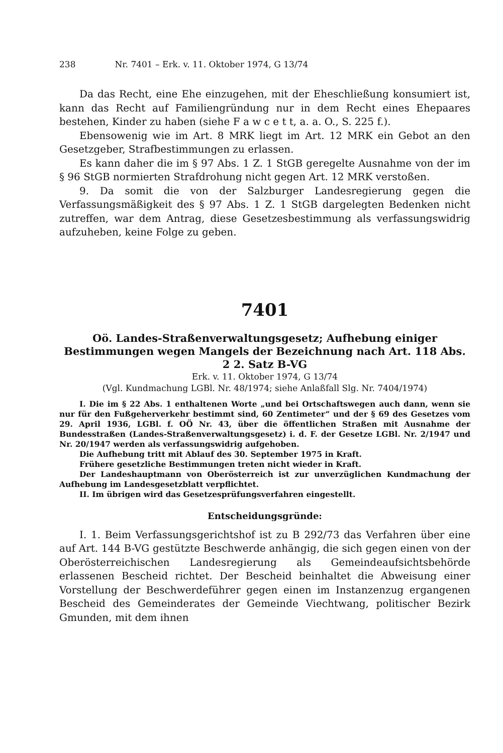238 Nr. 7401 – Erk. v. 11. Oktober 1974, G 13/74
Da das Recht, eine Ehe einzugehen, mit der Eheschließung konsumiert ist, kann das Recht auf Familiengründung nur in dem Recht eines Ehepaares bestehen, Kinder zu haben (siehe F a w c e t t, a. a. O., S. 225 f.).
Ebensowenig wie im Art. 8 MRK liegt im Art. 12 MRK ein Gebot an den Gesetzgeber, Strafbestimmungen zu erlassen.
Es kann daher die im § 97 Abs. 1 Z. 1 StGB geregelte Ausnahme von der im § 96 StGB normierten Strafdrohung nicht gegen Art. 12 MRK verstoßen.
9. Da somit die von der Salzburger Landesregierung gegen die Verfassungsmäßigkeit des § 97 Abs. 1 Z. 1 StGB dargelegten Bedenken nicht zutreffen, war dem Antrag, diese Gesetzesbestimmung als verfassungswidrig aufzuheben, keine Folge zu geben.
7401
Oö. Landes-Straßenverwaltungsgesetz; Aufhebung einiger Bestimmungen wegen Mangels der Bezeichnung nach Art. 118 Abs. 2 2. Satz B-VG
Erk. v. 11. Oktober 1974, G 13/74
(Vgl. Kundmachung LGBl. Nr. 48/1974; siehe Anlaßfall Slg. Nr. 7404/1974)
I. Die im § 22 Abs. 1 enthaltenen Worte „und bei Ortschaftswegen auch dann, wenn sie nur für den Fußgeherverkehr bestimmt sind, 60 Zentimeter“ und der § 69 des Gesetzes vom 29. April 1936, LGBl. f. OÖ Nr. 43, über die öffentlichen Straßen mit Ausnahme der Bundesstraßen (Landes-Straßenverwaltungsgesetz) i. d. F. der Gesetze LGBl. Nr. 2/1947 und Nr. 20/1947 werden als verfassungswidrig aufgehoben.
Die Aufhebung tritt mit Ablauf des 30. September 1975 in Kraft.
Frühere gesetzliche Bestimmungen treten nicht wieder in Kraft.
Der Landeshauptmann von Oberösterreich ist zur unverzüglichen Kundmachung der Aufhebung im Landesgesetzblatt verpflichtet.
II. Im übrigen wird das Gesetzesprüfungsverfahren eingestellt.
Entscheidungsgründe:
I. 1. Beim Verfassungsgerichtshof ist zu B 292/73 das Verfahren über eine auf Art. 144 B-VG gestützte Beschwerde anhängig, die sich gegen einen von der Oberösterreichischen Landesregierung als Gemeindeaufsichtsbehörde erlassenen Bescheid richtet. Der Bescheid beinhaltet die Abweisung einer Vorstellung der Beschwerdeführer gegen einen im Instanzenzug ergangenen Bescheid des Gemeinderates der Gemeinde Viechtwang, politischer Bezirk Gmunden, mit dem ihnen